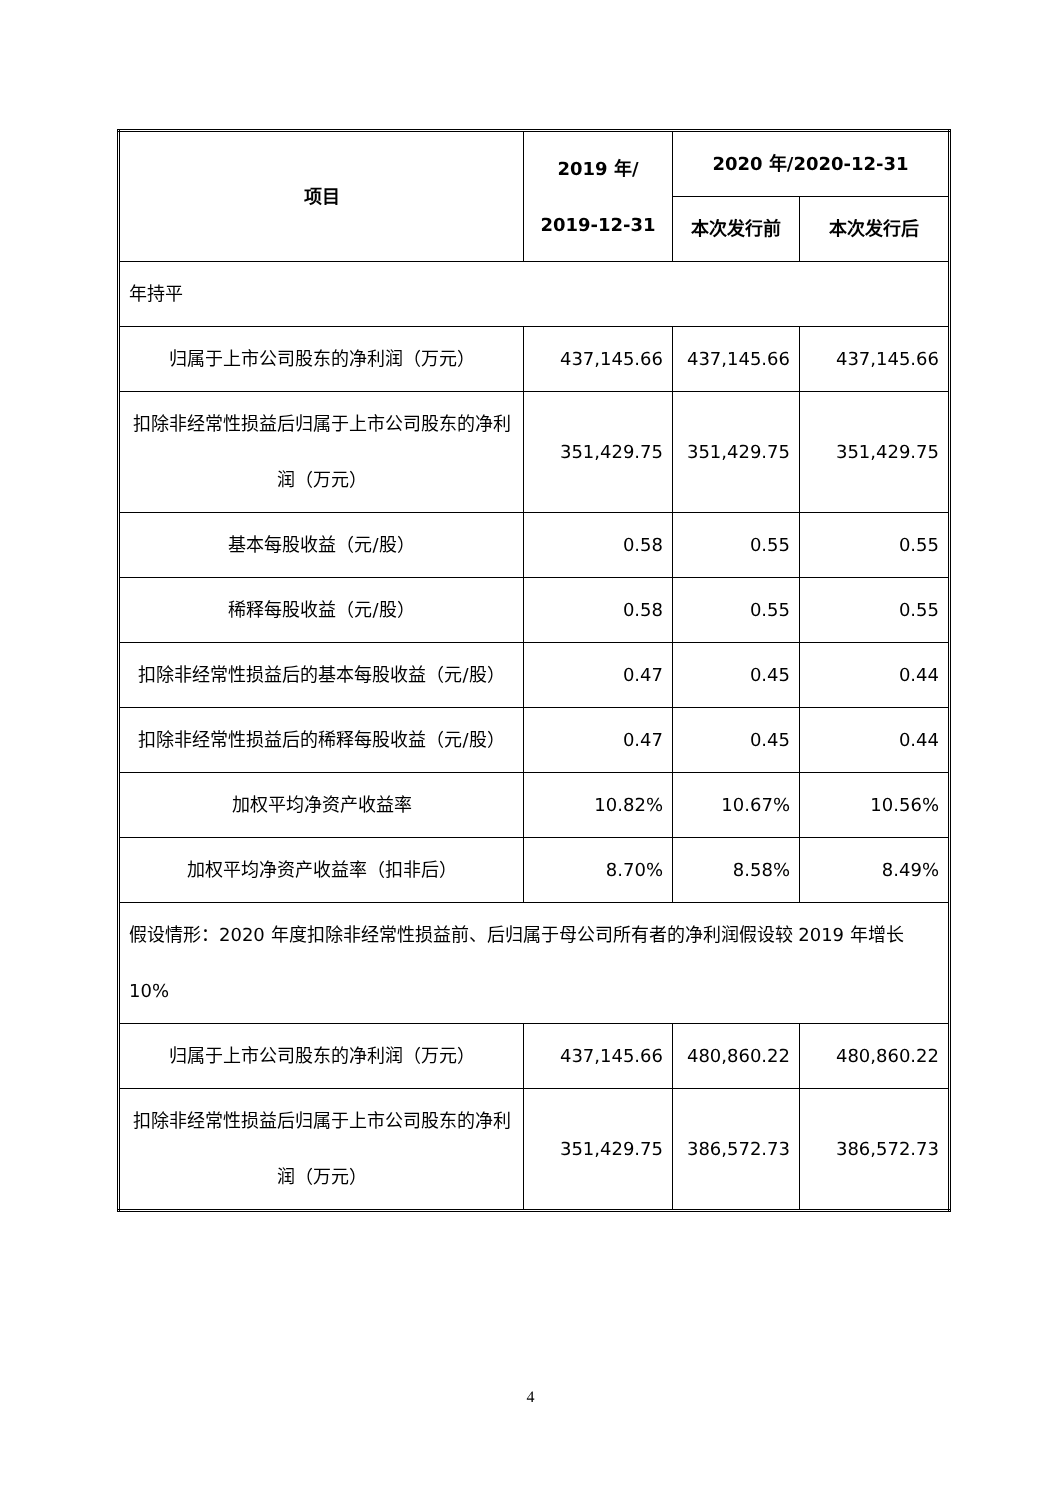| 项目 | 2019 年/ 2019-12-31 | 2020 年/2020-12-31 | |
| --- | --- | --- | --- |
| | | 本次发行前 | 本次发行后 |
| 年持平 | | | |
| 归属于上市公司股东的净利润（万元） | 437,145.66 | 437,145.66 | 437,145.66 |
| 扣除非经常性损益后归属于上市公司股东的净利润（万元） | 351,429.75 | 351,429.75 | 351,429.75 |
| 基本每股收益（元/股） | 0.58 | 0.55 | 0.55 |
| 稀释每股收益（元/股） | 0.58 | 0.55 | 0.55 |
| 扣除非经常性损益后的基本每股收益（元/股） | 0.47 | 0.45 | 0.44 |
| 扣除非经常性损益后的稀释每股收益（元/股） | 0.47 | 0.45 | 0.44 |
| 加权平均净资产收益率 | 10.82% | 10.67% | 10.56% |
| 加权平均净资产收益率（扣非后） | 8.70% | 8.58% | 8.49% |
| 假设情形：2020 年度扣除非经常性损益前、后归属于母公司所有者的净利润假设较 2019 年增长 10% | | | |
| 归属于上市公司股东的净利润（万元） | 437,145.66 | 480,860.22 | 480,860.22 |
| 扣除非经常性损益后归属于上市公司股东的净利润（万元） | 351,429.75 | 386,572.73 | 386,572.73 |
4